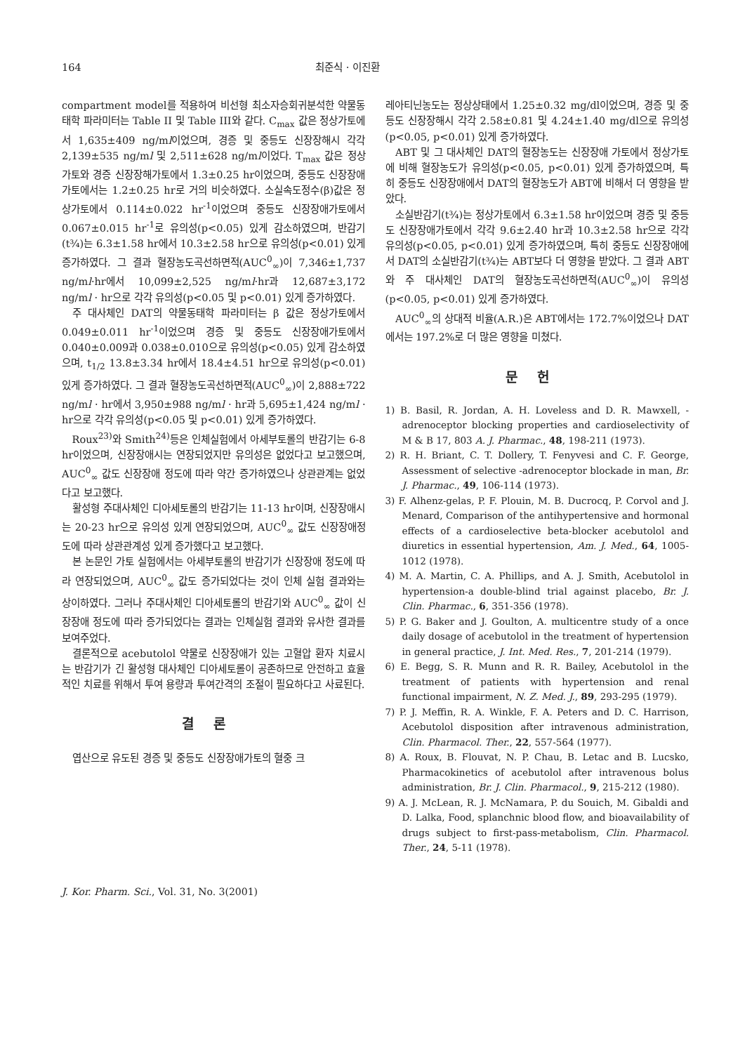164 최준식 · 이진환
compartment model를 적용하여 비선형 최소자승회귀분석한 약물동태학 파라미터는 Table II 및 Table III와 같다. C<sub>max</sub> 값은 정상가토에서 1,635±409 ng/ml이었으며, 경증 및 중등도 신장장해시 각각 2,139±535 ng/ml 및 2,511±628 ng/ml이었다. T<sub>max</sub> 값은 정상가토와 경증 신장장해가토에서 1.3±0.25 hr이었으며, 중등도 신장장애가토에서는 1.2±0.25 hr로 거의 비슷하였다. 소실속도정수(β)값은 정상가토에서 0.114±0.022 hr<sup>-1</sup>이었으며 중등도 신장장애가토에서 0.067±0.015 hr<sup>-1</sup>로 유의성(p<0.05) 있게 감소하였으며, 반감기(t¾)는 6.3±1.58 hr에서 10.3±2.58 hr으로 유의성(p<0.01) 있게 증가하였다. 그 결과 혈장농도곡선하면적(AUC<sup>0</sup><sub>∞</sub>)이 7,346±1,737 ng/ml·hr에서 10,099±2,525 ng/ml·hr과 12,687±3,172 ng/ml · hr으로 각각 유의성(p<0.05 및 p<0.01) 있게 증가하였다.
주 대사체인 DAT의 약물동태학 파라미터는 β 값은 정상가토에서 0.049±0.011 hr<sup>-1</sup>이었으며 경증 및 중등도 신장장애가토에서 0.040±0.009과 0.038±0.010으로 유의성(p<0.05) 있게 감소하였으며, t<sub>1/2</sub> 13.8±3.34 hr에서 18.4±4.51 hr으로 유의성(p<0.01) 있게 증가하였다. 그 결과 혈장농도곡선하면적(AUC<sup>0</sup><sub>∞</sub>)이 2,888±722 ng/ml · hr에서 3,950±988 ng/ml · hr과 5,695±1,424 ng/ml · hr으로 각각 유의성(p<0.05 및 p<0.01) 있게 증가하였다.
Roux<sup>23)</sup>와 Smith<sup>24)</sup>등은 인체실험에서 아세부토롤의 반감기는 6-8 hr이었으며, 신장장애시는 연장되었지만 유의성은 없었다고 보고했으며, AUC<sup>0</sup><sub>∞</sub> 값도 신장장애 정도에 따라 약간 증가하였으나 상관관계는 없었다고 보고했다.
활성형 주대사체인 디아세토롤의 반감기는 11-13 hr이며, 신장장애시는 20-23 hr으로 유의성 있게 연장되었으며, AUC<sup>0</sup><sub>∞</sub> 값도 신장장애정도에 따라 상관관계성 있게 증가했다고 보고했다.
본 논문인 가토 실험에서는 아세부토롤의 반감기가 신장장애 정도에 따라 연장되었으며, AUC<sup>0</sup><sub>∞</sub> 값도 증가되었다는 것이 인체 실험 결과와는 상이하였다. 그러나 주대사체인 디아세토롤의 반감기와 AUC<sup>0</sup><sub>∞</sub> 값이 신장장애 정도에 따라 증가되었다는 결과는 인체실험 결과와 유사한 결과를 보여주었다.
결론적으로 acebutolol 약물로 신장장애가 있는 고혈압 환자 치료시는 반감기가 긴 활성형 대사체인 디아세토롤이 공존하므로 안전하고 효율적인 치료를 위해서 투여 용량과 투여간격의 조절이 필요하다고 사료된다.
결론
엽산으로 유도된 경증 및 중등도 신장장애가토의 혈중 크
레아티닌농도는 정상상태에서 1.25±0.32 mg/dl이었으며, 경증 및 중등도 신장장해시 각각 2.58±0.81 및 4.24±1.40 mg/dl으로 유의성(p<0.05, p<0.01) 있게 증가하였다.
ABT 및 그 대사체인 DAT의 혈장농도는 신장장애 가토에서 정상가토에 비해 혈장농도가 유의성(p<0.05, p<0.01) 있게 증가하였으며, 특히 중등도 신장장애에서 DAT의 혈장농도가 ABT에 비해서 더 영향을 받았다.
소실반감기(t¾)는 정상가토에서 6.3±1.58 hr이었으며 경증 및 중등도 신장장애가토에서 각각 9.6±2.40 hr과 10.3±2.58 hr으로 각각 유의성(p<0.05, p<0.01) 있게 증가하였으며, 특히 중등도 신장장애에서 DAT의 소실반감기(t¾)는 ABT보다 더 영향을 받았다. 그 결과 ABT와 주 대사체인 DAT의 혈장농도곡선하면적(AUC<sup>0</sup><sub>∞</sub>)이 유의성(p<0.05, p<0.01) 있게 증가하였다.
AUC<sup>0</sup><sub>∞</sub>의 상대적 비율(A.R.)은 ABT에서는 172.7%이었으나 DAT에서는 197.2%로 더 많은 영향을 미쳤다.
문헌
1) B. Basil, R. Jordan, A. H. Loveless and D. R. Mawxell, -adrenoceptor blocking properties and cardioselectivity of M & B 17, 803 A. J. Pharmac., 48, 198-211 (1973).
2) R. H. Briant, C. T. Dollery, T. Fenyvesi and C. F. George, Assessment of selective -adrenoceptor blockade in man, Br. J. Pharmac., 49, 106-114 (1973).
3) F. Alhenz-gelas, P. F. Plouin, M. B. Ducrocq, P. Corvol and J. Menard, Comparison of the antihypertensive and hormonal effects of a cardioselective beta-blocker acebutolol and diuretics in essential hypertension, Am. J. Med., 64, 1005-1012 (1978).
4) M. A. Martin, C. A. Phillips, and A. J. Smith, Acebutolol in hypertension-a double-blind trial against placebo, Br. J. Clin. Pharmac., 6, 351-356 (1978).
5) P. G. Baker and J. Goulton, A. multicentre study of a once daily dosage of acebutolol in the treatment of hypertension in general practice, J. Int. Med. Res., 7, 201-214 (1979).
6) E. Begg, S. R. Munn and R. R. Bailey, Acebutolol in the treatment of patients with hypertension and renal functional impairment, N. Z. Med. J., 89, 293-295 (1979).
7) P. J. Meffin, R. A. Winkle, F. A. Peters and D. C. Harrison, Acebutolol disposition after intravenous administration, Clin. Pharmacol. Ther., 22, 557-564 (1977).
8) A. Roux, B. Flouvat, N. P. Chau, B. Letac and B. Lucsko, Pharmacokinetics of acebutolol after intravenous bolus administration, Br. J. Clin. Pharmacol., 9, 215-212 (1980).
9) A. J. McLean, R. J. McNamara, P. du Souich, M. Gibaldi and D. Lalka, Food, splanchnic blood flow, and bioavailability of drugs subject to first-pass-metabolism, Clin. Pharmacol. Ther., 24, 5-11 (1978).
J. Kor. Pharm. Sci., Vol. 31, No. 3(2001)